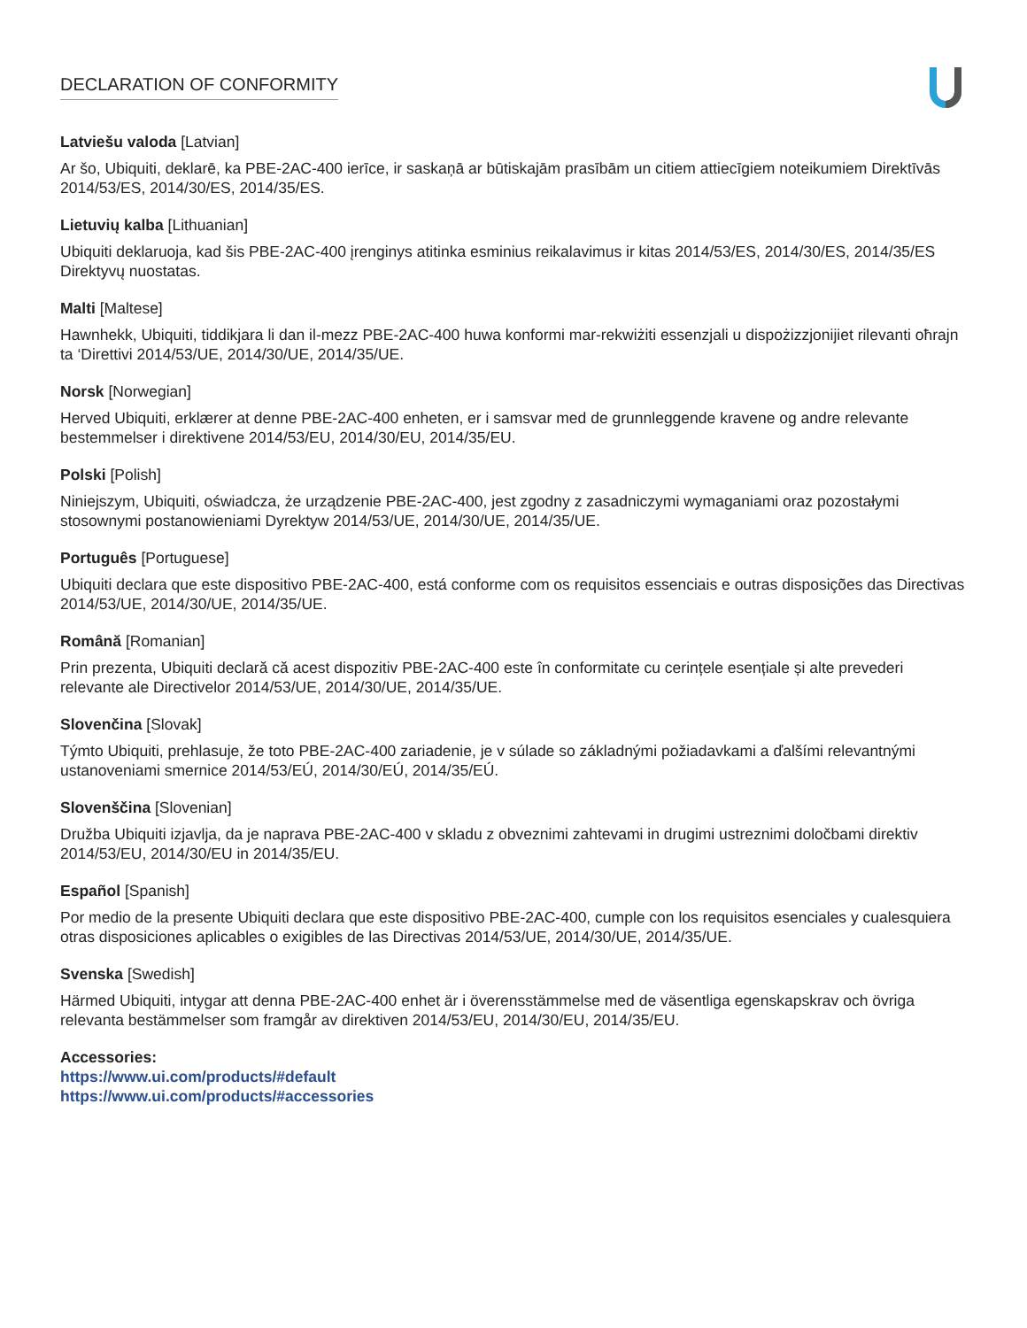DECLARATION OF CONFORMITY
Latviešu valoda [Latvian]
Ar šo, Ubiquiti, deklarē, ka PBE-2AC-400 ierīce, ir saskaņā ar būtiskajām prasībām un citiem attiecīgiem noteikumiem Direktīvās 2014/53/ES, 2014/30/ES, 2014/35/ES.
Lietuvių kalba [Lithuanian]
Ubiquiti deklaruoja, kad šis PBE-2AC-400 įrenginys atitinka esminius reikalavimus ir kitas 2014/53/ES, 2014/30/ES, 2014/35/ES Direktyvų nuostatas.
Malti [Maltese]
Hawnhekk, Ubiquiti, tiddikjara li dan il-mezz PBE-2AC-400 huwa konformi mar-rekwiżiti essenzjali u dispożizzjonijiet rilevanti oħrajn ta ‘Direttivi 2014/53/UE, 2014/30/UE, 2014/35/UE.
Norsk [Norwegian]
Herved Ubiquiti, erklærer at denne PBE-2AC-400 enheten, er i samsvar med de grunnleggende kravene og andre relevante bestemmelser i direktivene 2014/53/EU, 2014/30/EU, 2014/35/EU.
Polski [Polish]
Niniejszym, Ubiquiti, oświadcza, że urządzenie PBE-2AC-400, jest zgodny z zasadniczymi wymaganiami oraz pozostałymi stosownymi postanowieniami Dyrektyw 2014/53/UE, 2014/30/UE, 2014/35/UE.
Português [Portuguese]
Ubiquiti declara que este dispositivo PBE-2AC-400, está conforme com os requisitos essenciais e outras disposições das Directivas 2014/53/UE, 2014/30/UE, 2014/35/UE.
Română [Romanian]
Prin prezenta, Ubiquiti declară că acest dispozitiv PBE-2AC-400 este în conformitate cu cerințele esențiale și alte prevederi relevante ale Directivelor 2014/53/UE, 2014/30/UE, 2014/35/UE.
Slovenčina [Slovak]
Týmto Ubiquiti, prehlasuje, že toto PBE-2AC-400 zariadenie, je v súlade so základnými požiadavkami a ďalšími relevantnými ustanoveniami smernice 2014/53/EÚ, 2014/30/EÚ, 2014/35/EÚ.
Slovenščina [Slovenian]
Družba Ubiquiti izjavlja, da je naprava PBE-2AC-400 v skladu z obveznimi zahtevami in drugimi ustreznimi določbami direktiv 2014/53/EU, 2014/30/EU in 2014/35/EU.
Español [Spanish]
Por medio de la presente Ubiquiti declara que este dispositivo PBE-2AC-400, cumple con los requisitos esenciales y cualesquiera otras disposiciones aplicables o exigibles de las Directivas 2014/53/UE, 2014/30/UE, 2014/35/UE.
Svenska [Swedish]
Härmed Ubiquiti, intygar att denna PBE-2AC-400 enhet är i överensstämmelse med de väsentliga egenskapskrav och övriga relevanta bestämmelser som framgår av direktiven 2014/53/EU, 2014/30/EU, 2014/35/EU.
Accessories:
https://www.ui.com/products/#default
https://www.ui.com/products/#accessories